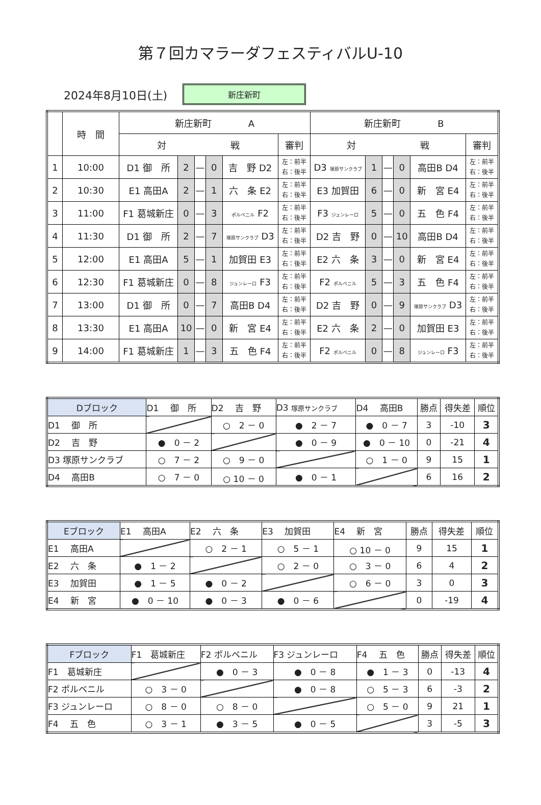第７回カマラーダフェスティバルU-10
2024年8月10日(土)
新庄新町
| | 時 間 | 新庄新町 A | | | | | | 新庄新町 B | | | | | |
| --- | --- | --- | --- | --- | --- | --- | --- | --- | --- | --- | --- | --- | --- |
| | | 対 戦 | | | | | 審判 | 対 戦 | | | | | 審判 |
| 1 | 10:00 | D1 御 所 | 2 | — | 0 | 吉 野 D2 | 左：前半 右：後半 | D3 塚原サンクラブ | 1 | — | 0 | 高田B D4 | 左：前半 右：後半 |
| 2 | 10:30 | E1 高田A | 2 | — | 1 | 六 条 E2 | 左：前半 右：後半 | E3 加賀田 | 6 | — | 0 | 新 宮 E4 | 左：前半 右：後半 |
| 3 | 11:00 | F1 葛城新庄 | 0 | — | 3 | ポルベニル F2 | 左：前半 右：後半 | F3 ジュンレーロ | 5 | — | 0 | 五 色 F4 | 左：前半 右：後半 |
| 4 | 11:30 | D1 御 所 | 2 | — | 7 | 塚原サンクラブ D3 | 左：前半 右：後半 | D2 吉 野 | 0 | — | 10 | 高田B D4 | 左：前半 右：後半 |
| 5 | 12:00 | E1 高田A | 5 | — | 1 | 加賀田 E3 | 左：前半 右：後半 | E2 六 条 | 3 | — | 0 | 新 宮 E4 | 左：前半 右：後半 |
| 6 | 12:30 | F1 葛城新庄 | 0 | — | 8 | ジュンレーロ F3 | 左：前半 右：後半 | F2 ポルベニル | 5 | — | 3 | 五 色 F4 | 左：前半 右：後半 |
| 7 | 13:00 | D1 御 所 | 0 | — | 7 | 高田B D4 | 左：前半 右：後半 | D2 吉 野 | 0 | — | 9 | 塚原サンクラブ D3 | 左：前半 右：後半 |
| 8 | 13:30 | E1 高田A | 10 | — | 0 | 新 宮 E4 | 左：前半 右：後半 | E2 六 条 | 2 | — | 0 | 加賀田 E3 | 左：前半 右：後半 |
| 9 | 14:00 | F1 葛城新庄 | 1 | — | 3 | 五 色 F4 | 左：前半 右：後半 | F2 ポルベニル | 0 | — | 8 | ジュンレーロ F3 | 左：前半 右：後半 |
| Dブロック | D1 御 所 | D2 吉 野 | D3 塚原サンクラブ | D4 高田B | 勝点 | 得失差 | 順位 |
| --- | --- | --- | --- | --- | --- | --- | --- |
| D1 御 所 | | ○ 2 － 0 | ● 2 － 7 | ● 0 － 7 | 3 | -10 | 3 |
| D2 吉 野 | ● 0 － 2 | | ● 0 － 9 | ● 0 － 10 | 0 | -21 | 4 |
| D3 塚原サンクラブ | ○ 7 － 2 | ○ 9 － 0 | | ○ 1 － 0 | 9 | 15 | 1 |
| D4 高田B | ○ 7 － 0 | ○ 10 － 0 | ● 0 － 1 | | 6 | 16 | 2 |
| Eブロック | E1 高田A | E2 六 条 | E3 加賀田 | E4 新 宮 | 勝点 | 得失差 | 順位 |
| --- | --- | --- | --- | --- | --- | --- | --- |
| E1 高田A | | ○ 2 － 1 | ○ 5 － 1 | ○ 10 － 0 | 9 | 15 | 1 |
| E2 六 条 | ● 1 － 2 | | ○ 2 － 0 | ○ 3 － 0 | 6 | 4 | 2 |
| E3 加賀田 | ● 1 － 5 | ● 0 － 2 | | ○ 6 － 0 | 3 | 0 | 3 |
| E4 新 宮 | ● 0 － 10 | ● 0 － 3 | ● 0 － 6 | | 0 | -19 | 4 |
| Fブロック | F1 葛城新庄 | F2 ポルベニル | F3 ジュンレーロ | F4 五 色 | 勝点 | 得失差 | 順位 |
| --- | --- | --- | --- | --- | --- | --- | --- |
| F1 葛城新庄 | | ● 0 － 3 | ● 0 － 8 | ● 1 － 3 | 0 | -13 | 4 |
| F2 ポルベニル | ○ 3 － 0 | | ● 0 － 8 | ○ 5 － 3 | 6 | -3 | 2 |
| F3 ジュンレーロ | ○ 8 － 0 | ○ 8 － 0 | | ○ 5 － 0 | 9 | 21 | 1 |
| F4 五 色 | ○ 3 － 1 | ● 3 － 5 | ● 0 － 5 | | 3 | -5 | 3 |